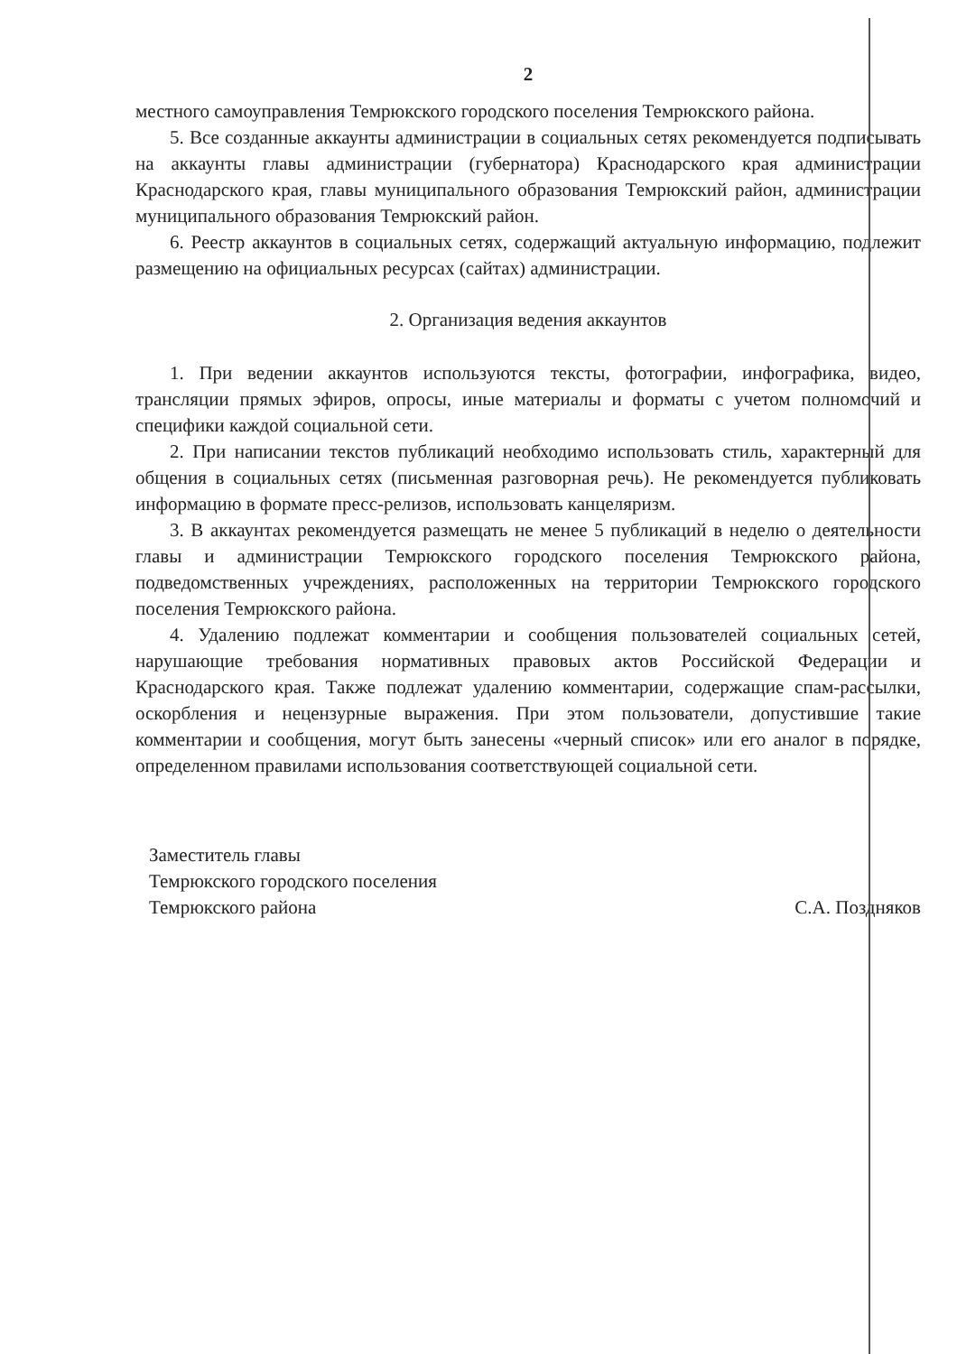2
местного самоуправления Темрюкского городского поселения Темрюкского района.
5. Все созданные аккаунты администрации в социальных сетях рекомендуется подписывать на аккаунты главы администрации (губернатора) Краснодарского края администрации Краснодарского края, главы муниципального образования Темрюкский район, администрации муниципального образования Темрюкский район.
6. Реестр аккаунтов в социальных сетях, содержащий актуальную информацию, подлежит размещению на официальных ресурсах (сайтах) администрации.
2. Организация ведения аккаунтов
1. При ведении аккаунтов используются тексты, фотографии, инфографика, видео, трансляции прямых эфиров, опросы, иные материалы и форматы с учетом полномочий и специфики каждой социальной сети.
2. При написании текстов публикаций необходимо использовать стиль, характерный для общения в социальных сетях (письменная разговорная речь). Не рекомендуется публиковать информацию в формате пресс-релизов, использовать канцеляризм.
3. В аккаунтах рекомендуется размещать не менее 5 публикаций в неделю о деятельности главы и администрации Темрюкского городского поселения Темрюкского района, подведомственных учреждениях, расположенных на территории Темрюкского городского поселения Темрюкского района.
4. Удалению подлежат комментарии и сообщения пользователей социальных сетей, нарушающие требования нормативных правовых актов Российской Федерации и Краснодарского края. Также подлежат удалению комментарии, содержащие спам-рассылки, оскорбления и нецензурные выражения. При этом пользователи, допустившие такие комментарии и сообщения, могут быть занесены «черный список» или его аналог в порядке, определенном правилами использования соответствующей социальной сети.
Заместитель главы
Темрюкского городского поселения
Темрюкского района
С.А. Поздняков